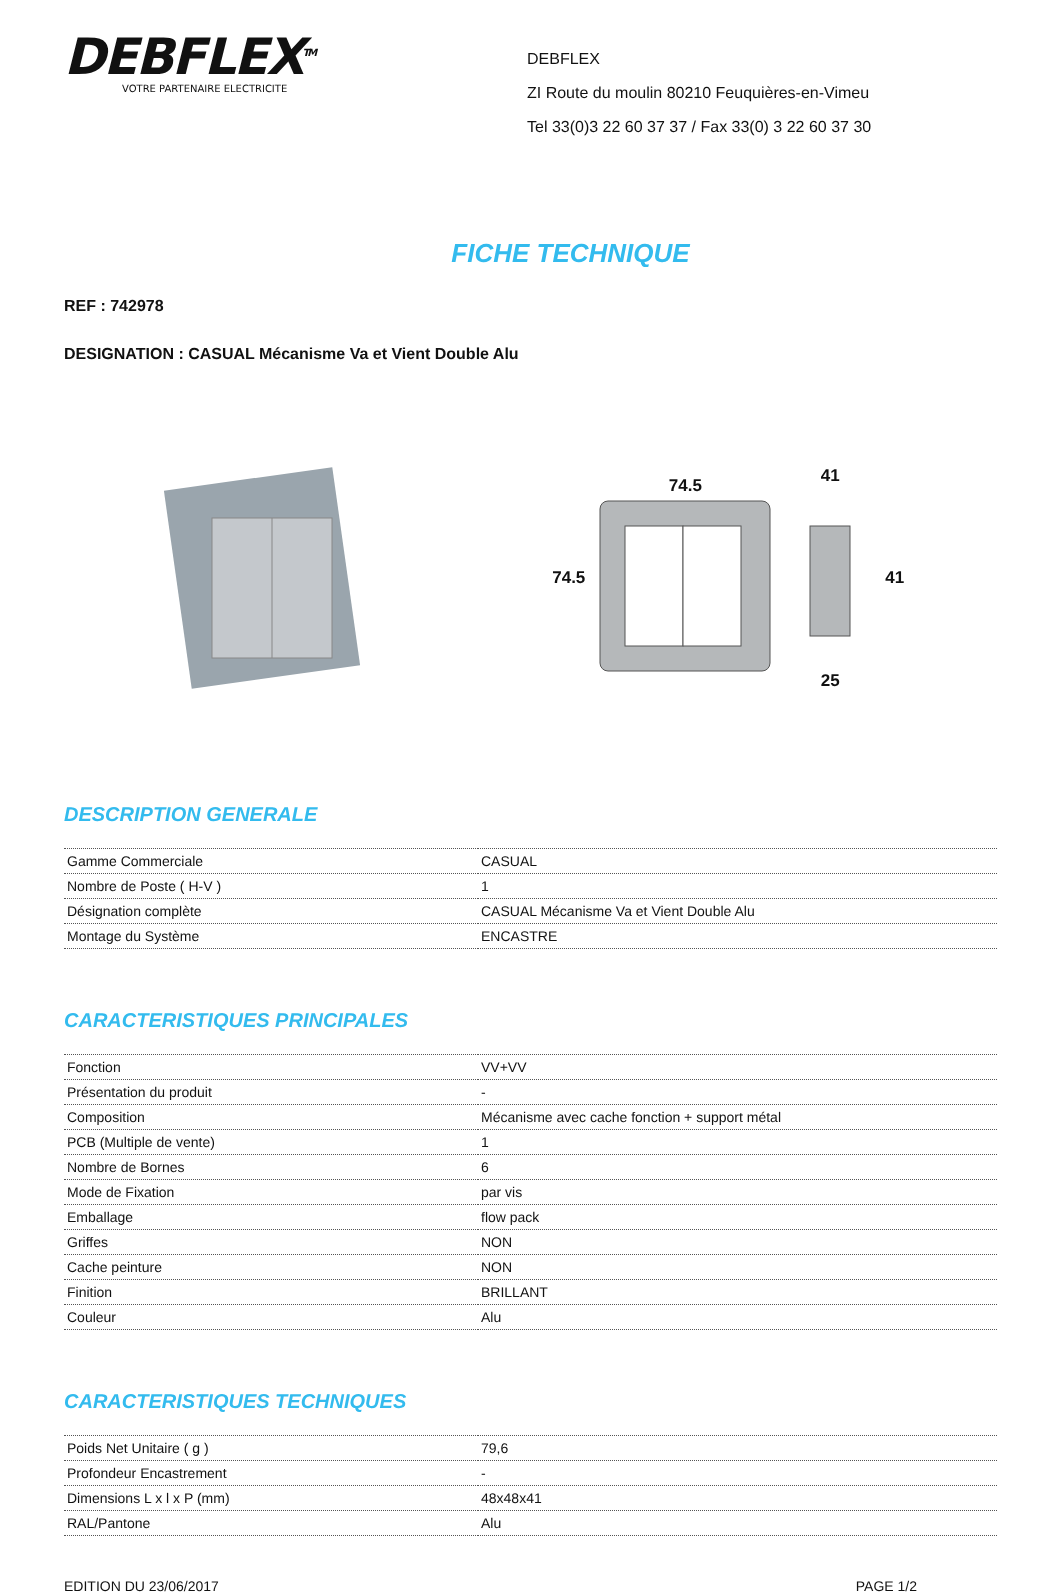DEBFLEX<sup>TM</sup>
VOTRE PARTENAIRE ELECTRICITE
DEBFLEX
ZI Route du moulin 80210 Feuquières-en-Vimeu
Tel 33(0)3 22 60 37 37 / Fax 33(0) 3 22 60 37 30
FICHE TECHNIQUE
REF : 742978
DESIGNATION : CASUAL Mécanisme Va et Vient Double Alu
74.5 74.5
41
25
41
DESCRIPTION GENERALE
| Gamme Commerciale | CASUAL |
| Nombre de Poste ( H-V ) | 1 |
| Désignation complète | CASUAL Mécanisme Va et Vient Double Alu |
| Montage du Système | ENCASTRE |
CARACTERISTIQUES PRINCIPALES
| Fonction | VV+VV |
| Présentation du produit | - |
| Composition | Mécanisme avec cache fonction + support métal |
| PCB (Multiple de vente) | 1 |
| Nombre de Bornes | 6 |
| Mode de Fixation | par vis |
| Emballage | flow pack |
| Griffes | NON |
| Cache peinture | NON |
| Finition | BRILLANT |
| Couleur | Alu |
CARACTERISTIQUES TECHNIQUES
| Poids Net Unitaire ( g ) | 79,6 |
| Profondeur Encastrement | - |
| Dimensions L x l x P (mm) | 48x48x41 |
| RAL/Pantone | Alu |
EDITION DU 23/06/2017 PAGE 1/2